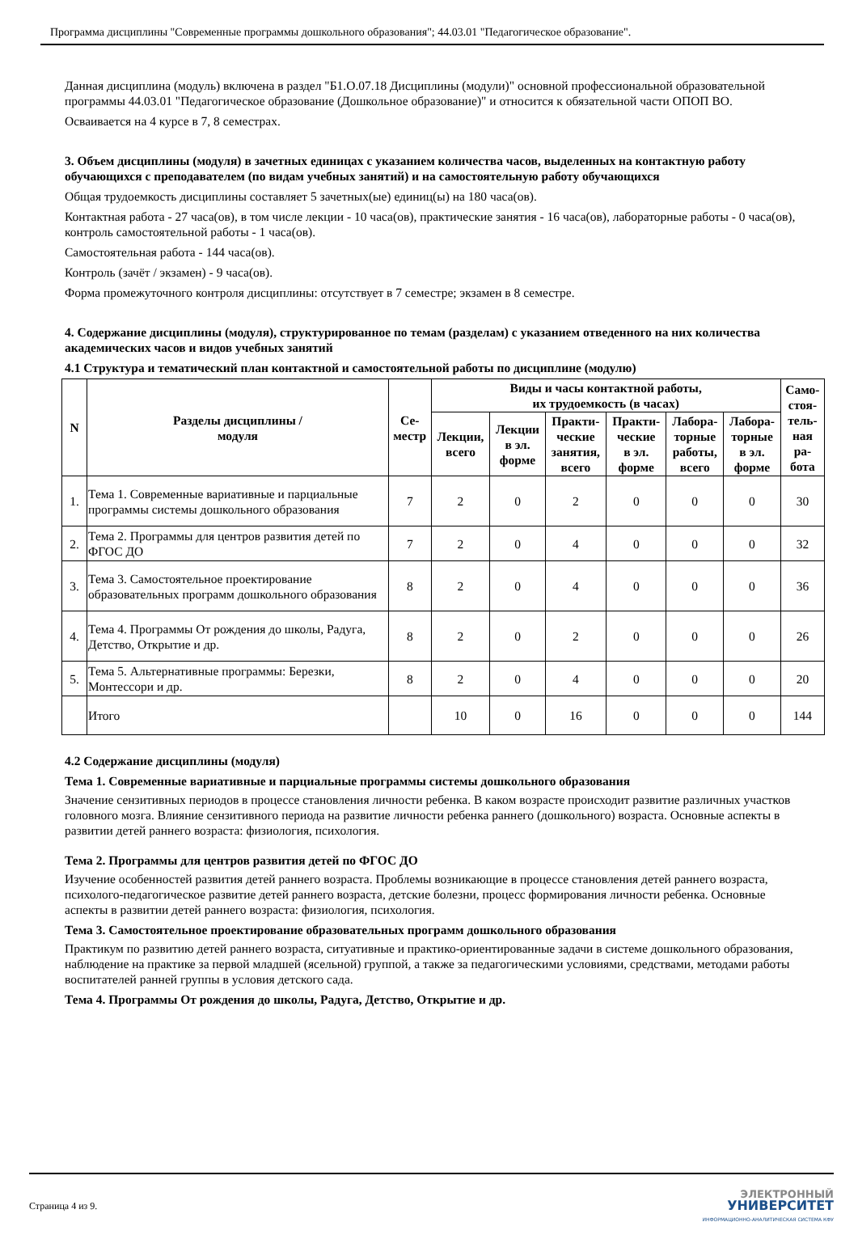Программа дисциплины "Современные программы дошкольного образования"; 44.03.01 "Педагогическое образование".
Данная дисциплина (модуль) включена в раздел "Б1.О.07.18 Дисциплины (модули)" основной профессиональной образовательной программы 44.03.01 "Педагогическое образование (Дошкольное образование)" и относится к обязательной части ОПОП ВО.
Осваивается на 4 курсе в 7, 8 семестрах.
3. Объем дисциплины (модуля) в зачетных единицах с указанием количества часов, выделенных на контактную работу обучающихся с преподавателем (по видам учебных занятий) и на самостоятельную работу обучающихся
Общая трудоемкость дисциплины составляет 5 зачетных(ые) единиц(ы) на 180 часа(ов).
Контактная работа - 27 часа(ов), в том числе лекции - 10 часа(ов), практические занятия - 16 часа(ов), лабораторные работы - 0 часа(ов), контроль самостоятельной работы - 1 часа(ов).
Самостоятельная работа - 144 часа(ов).
Контроль (зачёт / экзамен) - 9 часа(ов).
Форма промежуточного контроля дисциплины: отсутствует в 7 семестре; экзамен в 8 семестре.
4. Содержание дисциплины (модуля), структурированное по темам (разделам) с указанием отведенного на них количества академических часов и видов учебных занятий
4.1 Структура и тематический план контактной и самостоятельной работы по дисциплине (модулю)
| N | Разделы дисциплины / модуля | Се- местр | Виды и часы контактной работы, их трудоемкость (в часах) | | | | | | Само- стоя- тель- ная ра- бота |
| --- | --- | --- | --- | --- | --- | --- | --- | --- | --- |
| | | | Лекции, всего | Лекции в эл. форме | Практи- ческие занятия, всего | Практи- ческие в эл. форме | Лабора- торные работы, всего | Лабора- торные в эл. форме | |
| 1. | Тема 1. Современные вариативные и парциальные программы системы дошкольного образования | 7 | 2 | 0 | 2 | 0 | 0 | 0 | 30 |
| 2. | Тема 2. Программы для центров развития детей по ФГОС ДО | 7 | 2 | 0 | 4 | 0 | 0 | 0 | 32 |
| 3. | Тема 3. Самостоятельное проектирование образовательных программ дошкольного образования | 8 | 2 | 0 | 4 | 0 | 0 | 0 | 36 |
| 4. | Тема 4. Программы От рождения до школы, Радуга, Детство, Открытие и др. | 8 | 2 | 0 | 2 | 0 | 0 | 0 | 26 |
| 5. | Тема 5. Альтернативные программы: Березки, Монтессори и др. | 8 | 2 | 0 | 4 | 0 | 0 | 0 | 20 |
| | Итого | | 10 | 0 | 16 | 0 | 0 | 0 | 144 |
4.2 Содержание дисциплины (модуля)
Тема 1. Современные вариативные и парциальные программы системы дошкольного образования
Значение сензитивных периодов в процессе становления личности ребенка. В каком возрасте происходит развитие различных участков головного мозга. Влияние сензитивного периода на развитие личности ребенка раннего (дошкольного) возраста. Основные аспекты в развитии детей раннего возраста: физиология, психология.
Тема 2. Программы для центров развития детей по ФГОС ДО
Изучение особенностей развития детей раннего возраста. Проблемы возникающие в процессе становления детей раннего возраста, психолого-педагогическое развитие детей раннего возраста, детские болезни, процесс формирования личности ребенка. Основные аспекты в развитии детей раннего возраста: физиология, психология.
Тема 3. Самостоятельное проектирование образовательных программ дошкольного образования
Практикум по развитию детей раннего возраста, ситуативные и практико-ориентированные задачи в системе дошкольного образования, наблюдение на практике за первой младшей (ясельной) группой, а также за педагогическими условиями, средствами, методами работы воспитателей ранней группы в условия детского сада.
Тема 4. Программы От рождения до школы, Радуга, Детство, Открытие и др.
Страница 4 из 9.
ЭЛЕКТРОННЫЙ
УНИВЕРСИТЕТ
ИНФОРМАЦИОННО-АНАЛИТИЧЕСКАЯ СИСТЕМА КФУ